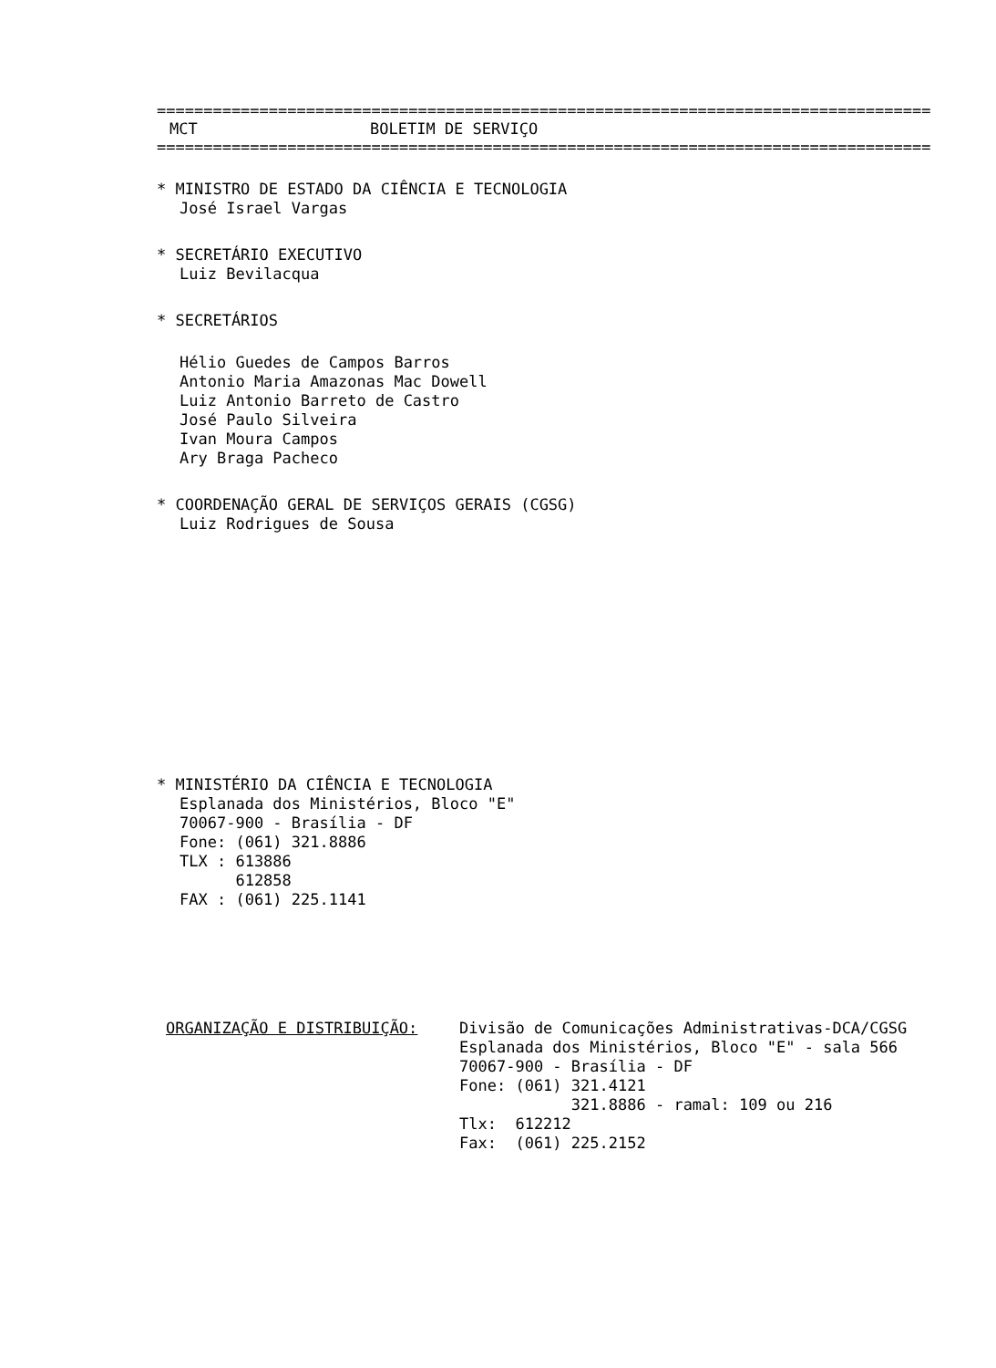===================================================================================
MCT BOLETIM DE SERVIÇO
===================================================================================
* MINISTRO DE ESTADO DA CIÊNCIA E TECNOLOGIA
José Israel Vargas
* SECRETÁRIO EXECUTIVO
Luiz Bevilacqua
* SECRETÁRIOS
Hélio Guedes de Campos Barros
Antonio Maria Amazonas Mac Dowell
Luiz Antonio Barreto de Castro
José Paulo Silveira
Ivan Moura Campos
Ary Braga Pacheco
* COORDENAÇÃO GERAL DE SERVIÇOS GERAIS (CGSG)
Luiz Rodrigues de Sousa
* MINISTÉRIO DA CIÊNCIA E TECNOLOGIA
Esplanada dos Ministérios, Bloco "E"
70067-900 - Brasília - DF
Fone: (061) 321.8886
TLX : 613886
612858
FAX : (061) 225.1141
ORGANIZAÇÃO E DISTRIBUIÇÃO: Divisão de Comunicações Administrativas-DCA/CGSG
Esplanada dos Ministérios, Bloco "E" - sala 566
70067-900 - Brasília - DF
Fone: (061) 321.4121
321.8886 - ramal: 109 ou 216
Tlx: 612212
Fax: (061) 225.2152